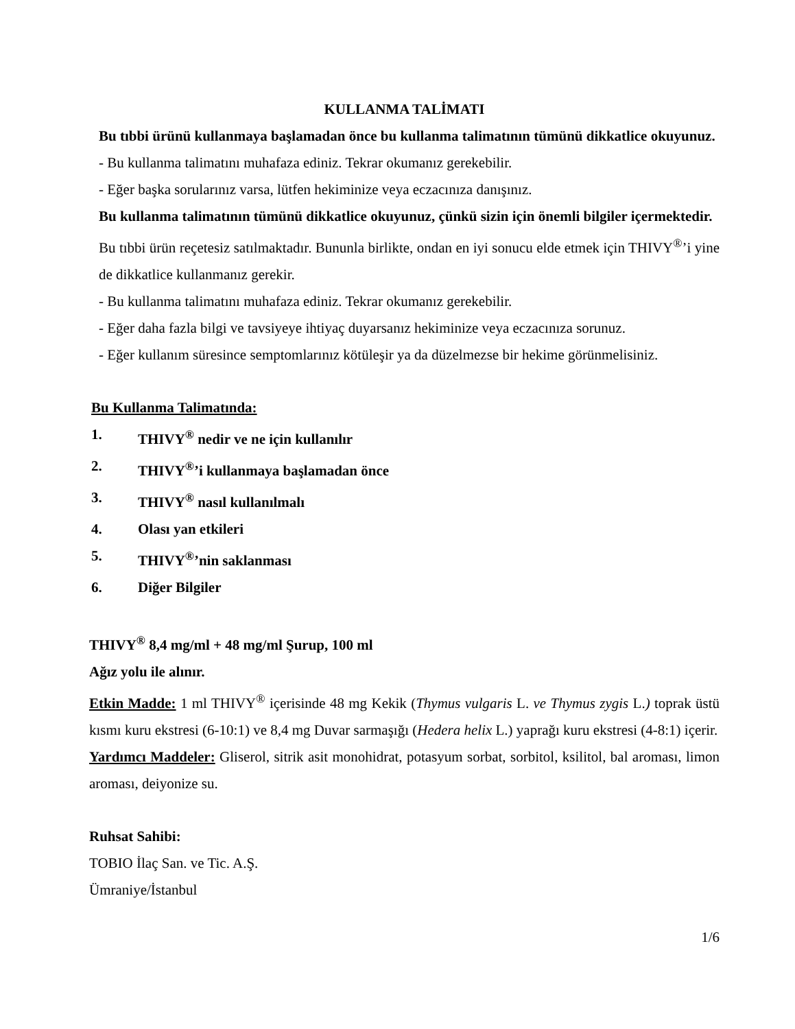KULLANMA TALİMATI
Bu tıbbi ürünü kullanmaya başlamadan önce bu kullanma talimatının tümünü dikkatlice okuyunuz.
- Bu kullanma talimatını muhafaza ediniz. Tekrar okumanız gerekebilir.
- Eğer başka sorularınız varsa, lütfen hekiminize veya eczacınıza danışınız.
Bu kullanma talimatının tümünü dikkatlice okuyunuz, çünkü sizin için önemli bilgiler içermektedir.
Bu tıbbi ürün reçetesiz satılmaktadır. Bununla birlikte, ondan en iyi sonucu elde etmek için THIVY<sup>®</sup>’i yine de dikkatlice kullanmanız gerekir.
- Bu kullanma talimatını muhafaza ediniz. Tekrar okumanız gerekebilir.
- Eğer daha fazla bilgi ve tavsiyeye ihtiyaç duyarsanız hekiminize veya eczacınıza sorunuz.
- Eğer kullanım süresince semptomlarınız kötüleşir ya da düzelmezse bir hekime görünmelisiniz.
Bu Kullanma Talimatında:
1. THIVY<sup>®</sup> nedir ve ne için kullanılır
2. THIVY<sup>®</sup>’i kullanmaya başlamadan önce
3. THIVY<sup>®</sup> nasıl kullanılmalı
4. Olası yan etkileri
5. THIVY<sup>®</sup>’nin saklanması
6. Diğer Bilgiler
THIVY<sup>®</sup> 8,4 mg/ml + 48 mg/ml Şurup, 100 ml
Ağız yolu ile alınır.
Etkin Madde: 1 ml THIVY<sup>®</sup> içerisinde 48 mg Kekik (Thymus vulgaris L. ve Thymus zygis L.) toprak üstü kısmı kuru ekstresi (6-10:1) ve 8,4 mg Duvar sarmaşığı (Hedera helix L.) yaprağı kuru ekstresi (4-8:1) içerir.
Yardımcı Maddeler: Gliserol, sitrik asit monohidrat, potasyum sorbat, sorbitol, ksilitol, bal aroması, limon aroması, deiyonize su.
Ruhsat Sahibi:
TOBIO İlaç San. ve Tic. A.Ş.
Ümraniye/İstanbul
1/6